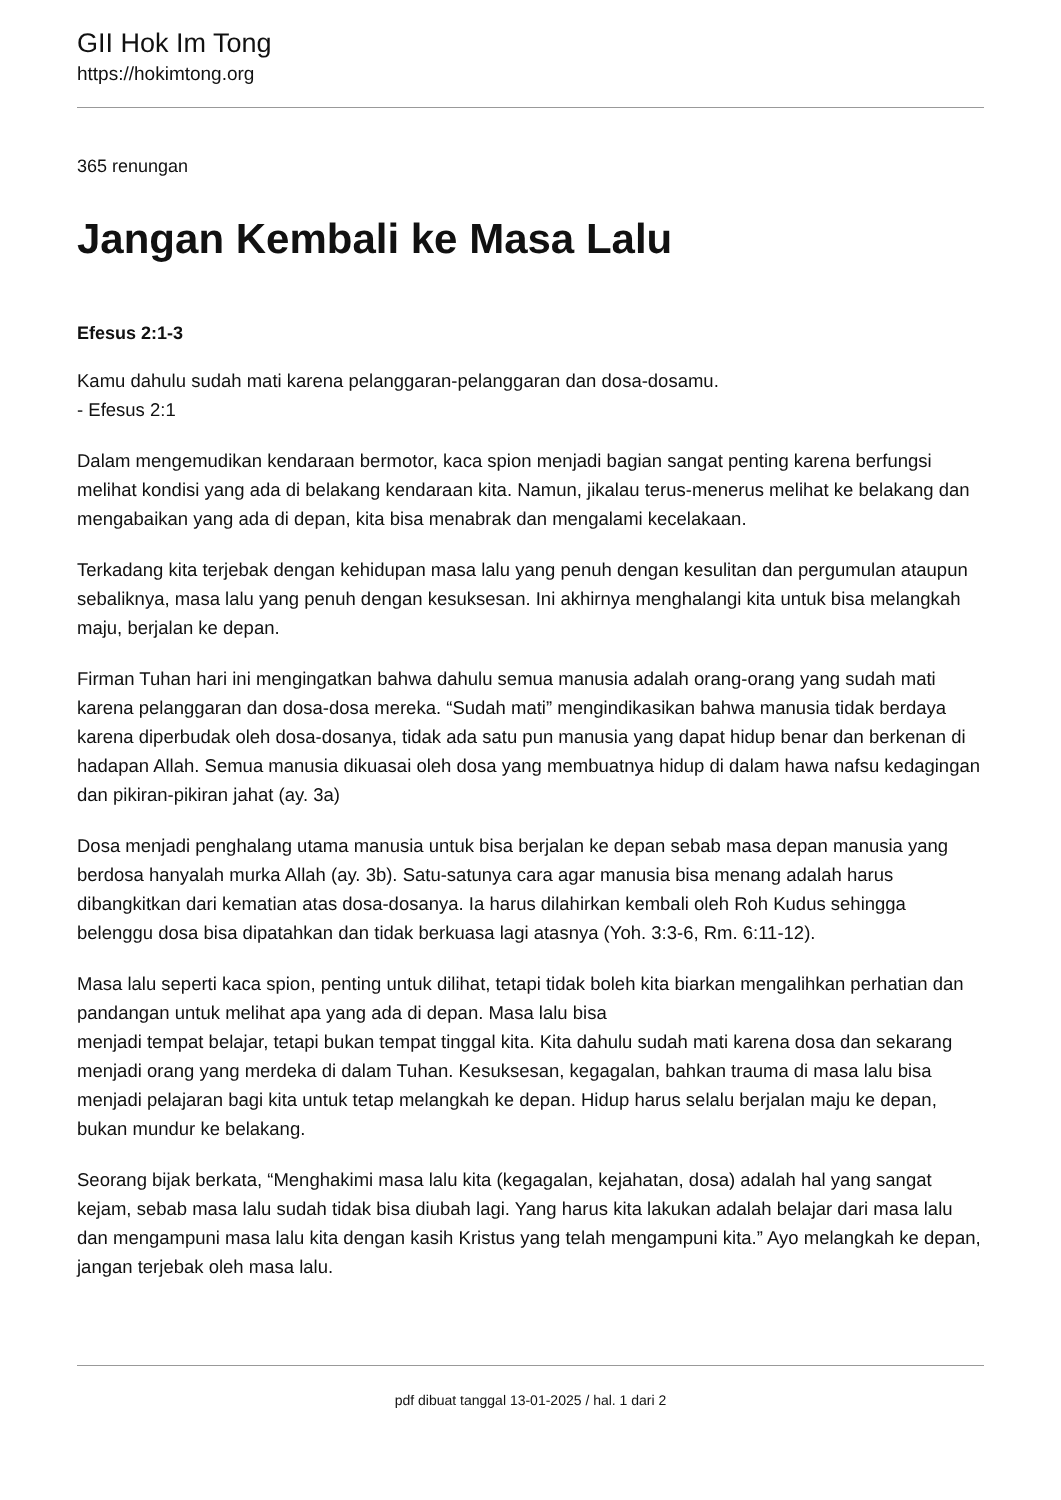GII Hok Im Tong
https://hokimtong.org
365 renungan
Jangan Kembali ke Masa Lalu
Efesus 2:1-3
Kamu dahulu sudah mati karena pelanggaran-pelanggaran dan dosa-dosamu.
- Efesus 2:1
Dalam mengemudikan kendaraan bermotor, kaca spion menjadi bagian sangat penting karena berfungsi melihat kondisi yang ada di belakang kendaraan kita. Namun, jikalau terus-menerus melihat ke belakang dan mengabaikan yang ada di depan, kita bisa menabrak dan mengalami kecelakaan.
Terkadang kita terjebak dengan kehidupan masa lalu yang penuh dengan kesulitan dan pergumulan ataupun sebaliknya, masa lalu yang penuh dengan kesuksesan. Ini akhirnya menghalangi kita untuk bisa melangkah maju, berjalan ke depan.
Firman Tuhan hari ini mengingatkan bahwa dahulu semua manusia adalah orang-orang yang sudah mati karena pelanggaran dan dosa-dosa mereka. “Sudah mati” mengindikasikan bahwa manusia tidak berdaya karena diperbudak oleh dosa-dosanya, tidak ada satu pun manusia yang dapat hidup benar dan berkenan di hadapan Allah. Semua manusia dikuasai oleh dosa yang membuatnya hidup di dalam hawa nafsu kedagingan dan pikiran-pikiran jahat (ay. 3a)
Dosa menjadi penghalang utama manusia untuk bisa berjalan ke depan sebab masa depan manusia yang berdosa hanyalah murka Allah (ay. 3b). Satu-satunya cara agar manusia bisa menang adalah harus dibangkitkan dari kematian atas dosa-dosanya. Ia harus dilahirkan kembali oleh Roh Kudus sehingga belenggu dosa bisa dipatahkan dan tidak berkuasa lagi atasnya (Yoh. 3:3-6, Rm. 6:11-12).
Masa lalu seperti kaca spion, penting untuk dilihat, tetapi tidak boleh kita biarkan mengalihkan perhatian dan pandangan untuk melihat apa yang ada di depan. Masa lalu bisa
menjadi tempat belajar, tetapi bukan tempat tinggal kita. Kita dahulu sudah mati karena dosa dan sekarang menjadi orang yang merdeka di dalam Tuhan. Kesuksesan, kegagalan, bahkan trauma di masa lalu bisa menjadi pelajaran bagi kita untuk tetap melangkah ke depan. Hidup harus selalu berjalan maju ke depan, bukan mundur ke belakang.
Seorang bijak berkata, “Menghakimi masa lalu kita (kegagalan, kejahatan, dosa) adalah hal yang sangat kejam, sebab masa lalu sudah tidak bisa diubah lagi. Yang harus kita lakukan adalah belajar dari masa lalu dan mengampuni masa lalu kita dengan kasih Kristus yang telah mengampuni kita.” Ayo melangkah ke depan, jangan terjebak oleh masa lalu.
pdf dibuat tanggal 13-01-2025 / hal. 1 dari 2